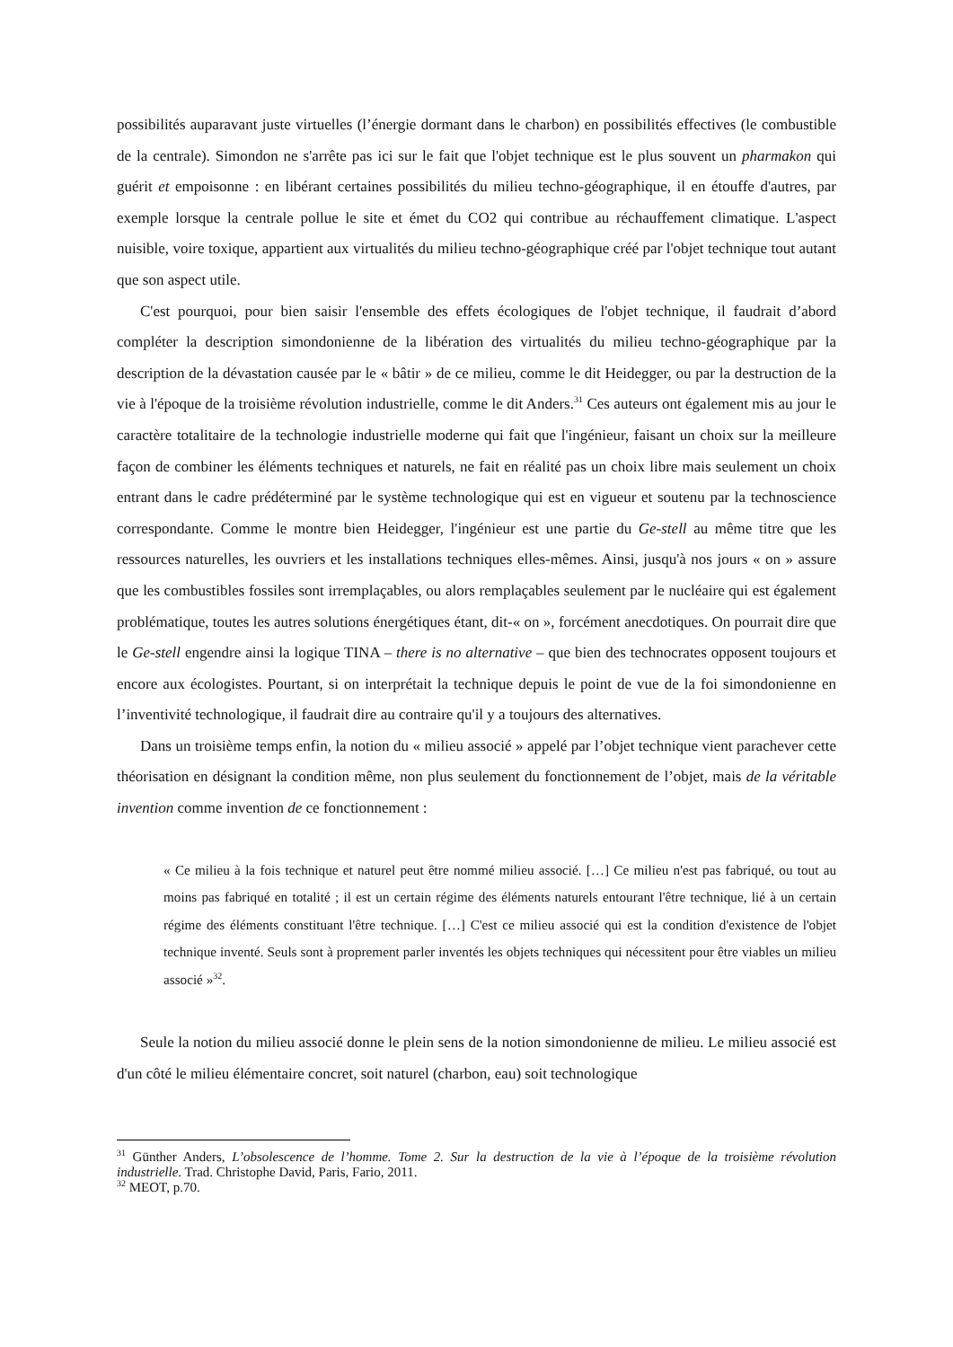possibilités auparavant juste virtuelles (l’énergie dormant dans le charbon) en possibilités effectives (le combustible de la centrale). Simondon ne s'arrête pas ici sur le fait que l'objet technique est le plus souvent un pharmakon qui guérit et empoisonne : en libérant certaines possibilités du milieu techno-géographique, il en étouffe d'autres, par exemple lorsque la centrale pollue le site et émet du CO2 qui contribue au réchauffement climatique. L'aspect nuisible, voire toxique, appartient aux virtualités du milieu techno-géographique créé par l'objet technique tout autant que son aspect utile.
C'est pourquoi, pour bien saisir l'ensemble des effets écologiques de l'objet technique, il faudrait d’abord compléter la description simondonienne de la libération des virtualités du milieu techno-géographique par la description de la dévastation causée par le « bâtir » de ce milieu, comme le dit Heidegger, ou par la destruction de la vie à l'époque de la troisième révolution industrielle, comme le dit Anders.<sup>31</sup> Ces auteurs ont également mis au jour le caractère totalitaire de la technologie industrielle moderne qui fait que l'ingénieur, faisant un choix sur la meilleure façon de combiner les éléments techniques et naturels, ne fait en réalité pas un choix libre mais seulement un choix entrant dans le cadre prédéterminé par le système technologique qui est en vigueur et soutenu par la technoscience correspondante. Comme le montre bien Heidegger, l'ingénieur est une partie du Ge-stell au même titre que les ressources naturelles, les ouvriers et les installations techniques elles-mêmes. Ainsi, jusqu'à nos jours « on » assure que les combustibles fossiles sont irremplaçables, ou alors remplaçables seulement par le nucléaire qui est également problématique, toutes les autres solutions énergétiques étant, dit-« on », forcément anecdotiques. On pourrait dire que le Ge-stell engendre ainsi la logique TINA – there is no alternative – que bien des technocrates opposent toujours et encore aux écologistes. Pourtant, si on interprétait la technique depuis le point de vue de la foi simondonienne en l’inventivité technologique, il faudrait dire au contraire qu'il y a toujours des alternatives.
Dans un troisième temps enfin, la notion du « milieu associé » appelé par l’objet technique vient parachever cette théorisation en désignant la condition même, non plus seulement du fonctionnement de l’objet, mais de la véritable invention comme invention de ce fonctionnement :
« Ce milieu à la fois technique et naturel peut être nommé milieu associé. […] Ce milieu n'est pas fabriqué, ou tout au moins pas fabriqué en totalité ; il est un certain régime des éléments naturels entourant l'être technique, lié à un certain régime des éléments constituant l'être technique. […] C'est ce milieu associé qui est la condition d'existence de l'objet technique inventé. Seuls sont à proprement parler inventés les objets techniques qui nécessitent pour être viables un milieu associé »<sup>32</sup>.
Seule la notion du milieu associé donne le plein sens de la notion simondonienne de milieu. Le milieu associé est d'un côté le milieu élémentaire concret, soit naturel (charbon, eau) soit technologique
<sup>31</sup> Günther Anders, L’obsolescence de l’homme. Tome 2. Sur la destruction de la vie à l’époque de la troisième révolution industrielle. Trad. Christophe David, Paris, Fario, 2011.
<sup>32</sup> MEOT, p.70.